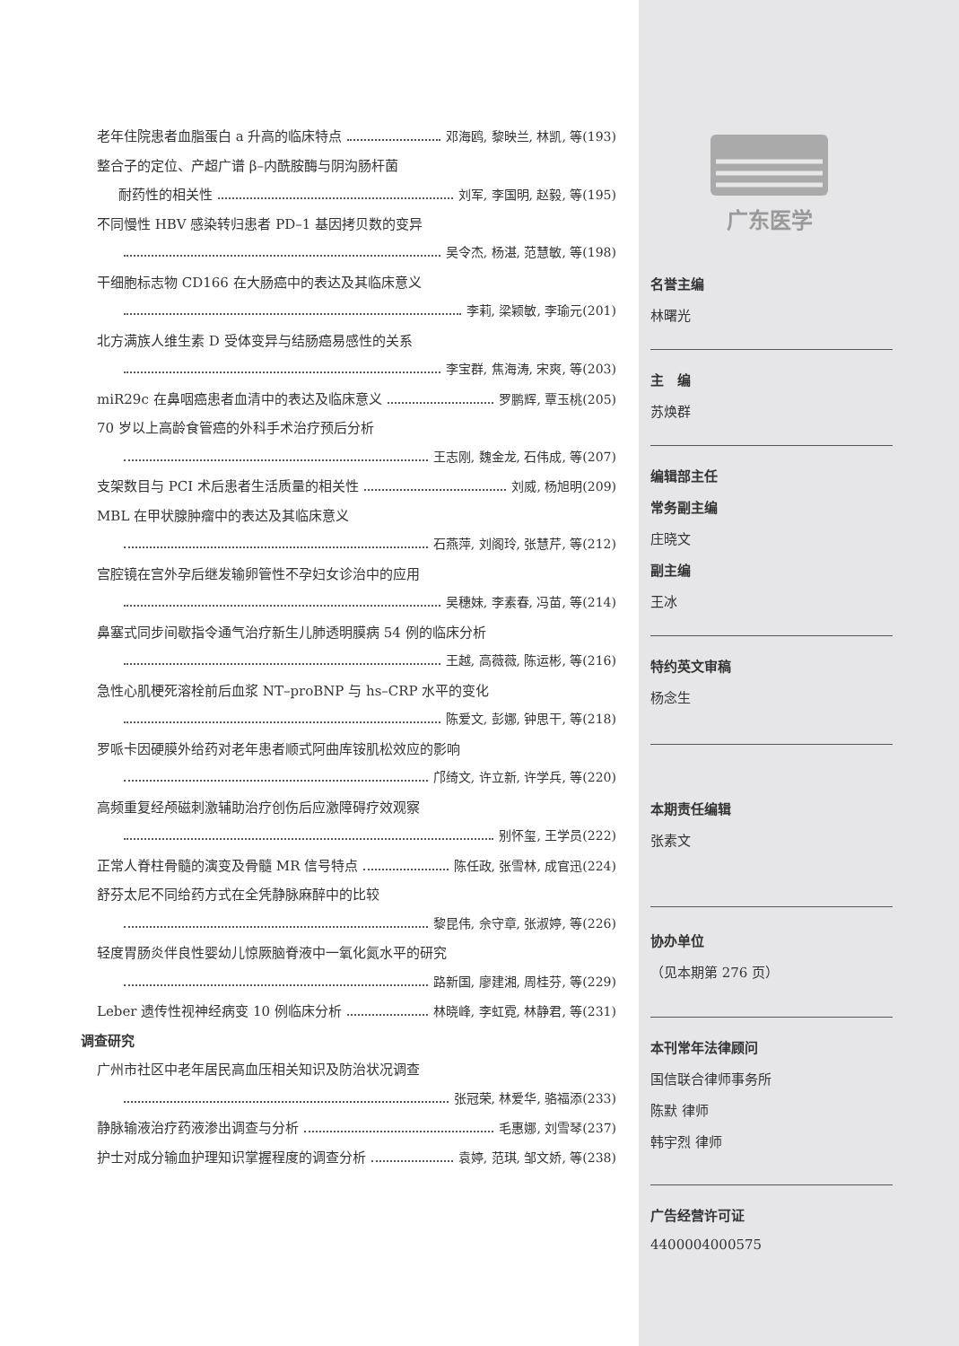老年住院患者血脂蛋白 a 升高的临床特点 邓海鸥, 黎映兰, 林凯, 等(193)
整合子的定位、产超广谱 β–内酰胺酶与阴沟肠杆菌
耐药性的相关性 刘军, 李国明, 赵毅, 等(195)
不同慢性 HBV 感染转归患者 PD–1 基因拷贝数的变异
吴令杰, 杨湛, 范慧敏, 等(198)
干细胞标志物 CD166 在大肠癌中的表达及其临床意义
李莉, 梁颖敏, 李瑜元(201)
北方满族人维生素 D 受体变异与结肠癌易感性的关系
李宝群, 焦海涛, 宋爽, 等(203)
miR29c 在鼻咽癌患者血清中的表达及临床意义 罗鹏辉, 覃玉桃(205)
70 岁以上高龄食管癌的外科手术治疗预后分析
王志刚, 魏金龙, 石伟成, 等(207)
支架数目与 PCI 术后患者生活质量的相关性 刘威, 杨旭明(209)
MBL 在甲状腺肿瘤中的表达及其临床意义
石燕萍, 刘阁玲, 张慧芹, 等(212)
宫腔镜在宫外孕后继发输卵管性不孕妇女诊治中的应用
吴穗妹, 李素春, 冯苗, 等(214)
鼻塞式同步间歇指令通气治疗新生儿肺透明膜病 54 例的临床分析
王越, 高薇薇, 陈运彬, 等(216)
急性心肌梗死溶栓前后血浆 NT–proBNP 与 hs–CRP 水平的变化
陈爱文, 彭娜, 钟思干, 等(218)
罗哌卡因硬膜外给药对老年患者顺式阿曲库铵肌松效应的影响
邝绮文, 许立新, 许学兵, 等(220)
高频重复经颅磁刺激辅助治疗创伤后应激障碍疗效观察
别怀玺, 王学员(222)
正常人脊柱骨髓的演变及骨髓 MR 信号特点 陈任政, 张雪林, 成官迅(224)
舒芬太尼不同给药方式在全凭静脉麻醉中的比较
黎昆伟, 佘守章, 张淑婷, 等(226)
轻度胃肠炎伴良性婴幼儿惊厥脑脊液中一氧化氮水平的研究
路新国, 廖建湘, 周桂芬, 等(229)
Leber 遗传性视神经病变 10 例临床分析 林晓峰, 李虹霓, 林静君, 等(231)
调查研究
广州市社区中老年居民高血压相关知识及防治状况调查
张冠荣, 林爱华, 骆福添(233)
静脉输液治疗药液渗出调查与分析 毛惠娜, 刘雪琴(237)
护士对成分输血护理知识掌握程度的调查分析 袁婷, 范琪, 邹文娇, 等(238)
广东医学
名誉主编
林曙光
主　编
苏焕群
编辑部主任
常务副主编
庄晓文
副主编
王冰
特约英文审稿
杨念生
本期责任编辑
张素文
协办单位
（见本期第 276 页）
本刊常年法律顾问
国信联合律师事务所
陈默 律师
韩宇烈 律师
广告经营许可证
4400004000575